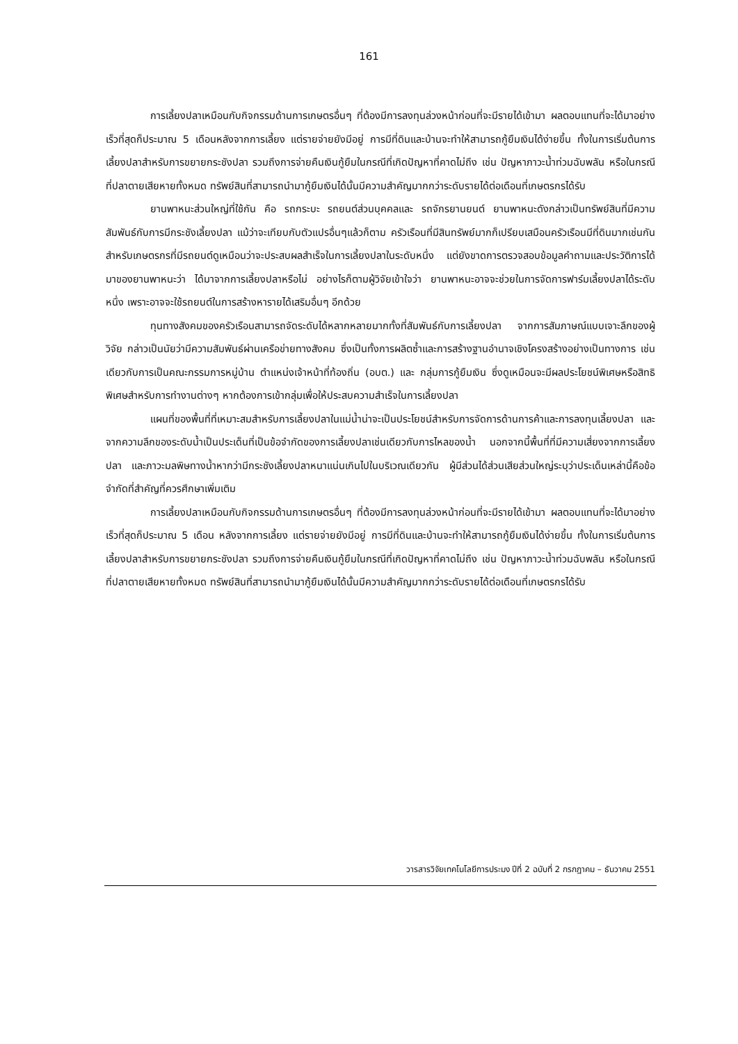161
การเลี้ยงปลาเหมือนกับกิจกรรมด้านการเกษตรอื่นๆ ที่ต้องมีการลงทุนล่วงหน้าก่อนที่จะมีรายได้เข้ามา ผลตอบแทนที่จะได้มาอย่างเร็วที่สุดก็ประมาณ 5 เดือนหลังจากการเลี้ยง แต่รายจ่ายยังมีอยู่ การมีที่ดินและบ้านจะทำให้สามารถกู้ยืมเงินได้ง่ายขึ้น ทั้งในการเริ่มต้นการเลี้ยงปลาสำหรับการขยายกระชังปลา รวมถึงการจ่ายคืนเงินกู้ยืมในกรณีที่เกิดปัญหาที่คาดไม่ถึง เช่น ปัญหาภาวะน้ำท่วมฉับพลัน หรือในกรณีที่ปลาตายเสียหายทั้งหมด ทรัพย์สินที่สามารถนำมากู้ยืมเงินได้นั้นมีความสำคัญมากกว่าระดับรายได้ต่อเดือนที่เกษตรกรได้รับ
ยานพาหนะส่วนใหญ่ที่ใช้กัน คือ รถกระบะ รถยนต์ส่วนบุคคลและ รถจักรยานยนต์ ยานพาหนะดังกล่าวเป็นทรัพย์สินที่มีความสัมพันธ์กับการมีกระชังเลี้ยงปลา แม้ว่าจะเทียบกับตัวแปรอื่นๆแล้วก็ตาม ครัวเรือนที่มีสินทรัพย์มากก็เปรียบเสมือนครัวเรือนมีที่ดินมากเช่นกัน สำหรับเกษตรกรที่มีรถยนต์ดูเหมือนว่าจะประสบผลสำเร็จในการเลี้ยงปลาในระดับหนึ่ง แต่ยังขาดการตรวจสอบข้อมูลคำถามและประวัติการได้มาของยานพาหนะว่า ได้มาจากการเลี้ยงปลาหรือไม่ อย่างไรก็ตามผู้วิจัยเข้าใจว่า ยานพาหนะอาจจะช่วยในการจัดการฟาร์มเลี้ยงปลาได้ระดับหนึ่ง เพราะอาจจะใช้รถยนต์ในการสร้างหารายได้เสริมอื่นๆ อีกด้วย
ทุนทางสังคมของครัวเรือนสามารถจัดระดับได้หลากหลายมากทั้งที่สัมพันธ์กับการเลี้ยงปลา จากการสัมภาษณ์แบบเจาะลึกของผู้วิจัย กล่าวเป็นนัยว่ามีความสัมพันธ์ผ่านเครือข่ายทางสังคม ซึ่งเป็นทั้งการผลิตซ้ำและการสร้างฐานอำนาจเชิงโครงสร้างอย่างเป็นทางการ เช่นเดียวกับการเป็นคณะกรรมการหมู่บ้าน ตำแหน่งเจ้าหน้าที่ท้องถิ่น (อบต.) และ กลุ่มการกู้ยืมเงิน ซึ่งดูเหมือนจะมีผลประโยชน์พิเศษหรือสิทธิพิเศษสำหรับการทำงานต่างๆ หากต้องการเข้ากลุ่มเพื่อให้ประสบความสำเร็จในการเลี้ยงปลา
แผนที่ของพื้นที่ที่เหมาะสมสำหรับการเลี้ยงปลาในแม่น้ำน่าจะเป็นประโยชน์สำหรับการจัดการด้านการค้าและการลงทุนเลี้ยงปลา และจากความลึกของระดับน้ำเป็นประเด็นที่เป็นข้อจำกัดของการเลี้ยงปลาเช่นเดียวกับการไหลของน้ำ นอกจากนี้พื้นที่ที่มีความเสี่ยงจากการเลี้ยงปลา และภาวะมลพิษทางน้ำหากว่ามีกระชังเลี้ยงปลาหนาแน่นเกินไปในบริเวณเดียวกัน ผู้มีส่วนได้ส่วนเสียส่วนใหญ่ระบุว่าประเด็นเหล่านี้คือข้อจำกัดที่สำคัญที่ควรศึกษาเพิ่มเติม
การเลี้ยงปลาเหมือนกับกิจกรรมด้านการเกษตรอื่นๆ ที่ต้องมีการลงทุนล่วงหน้าก่อนที่จะมีรายได้เข้ามา ผลตอบแทนที่จะได้มาอย่างเร็วที่สุดก็ประมาณ 5 เดือน หลังจากการเลี้ยง แต่รายจ่ายยังมีอยู่ การมีที่ดินและบ้านจะทำให้สามารถกู้ยืมเงินได้ง่ายขึ้น ทั้งในการเริ่มต้นการเลี้ยงปลาสำหรับการขยายกระชังปลา รวมถึงการจ่ายคืนเงินกู้ยืมในกรณีที่เกิดปัญหาที่คาดไม่ถึง เช่น ปัญหาภาวะน้ำท่วมฉับพลัน หรือในกรณีที่ปลาตายเสียหายทั้งหมด ทรัพย์สินที่สามารถนำมากู้ยืมเงินได้นั้นมีความสำคัญมากกว่าระดับรายได้ต่อเดือนที่เกษตรกรได้รับ
วารสารวิจัยเทคโนโลยีการประมง ปีที่ 2 ฉบับที่ 2 กรกฎาคม – ธันวาคม 2551